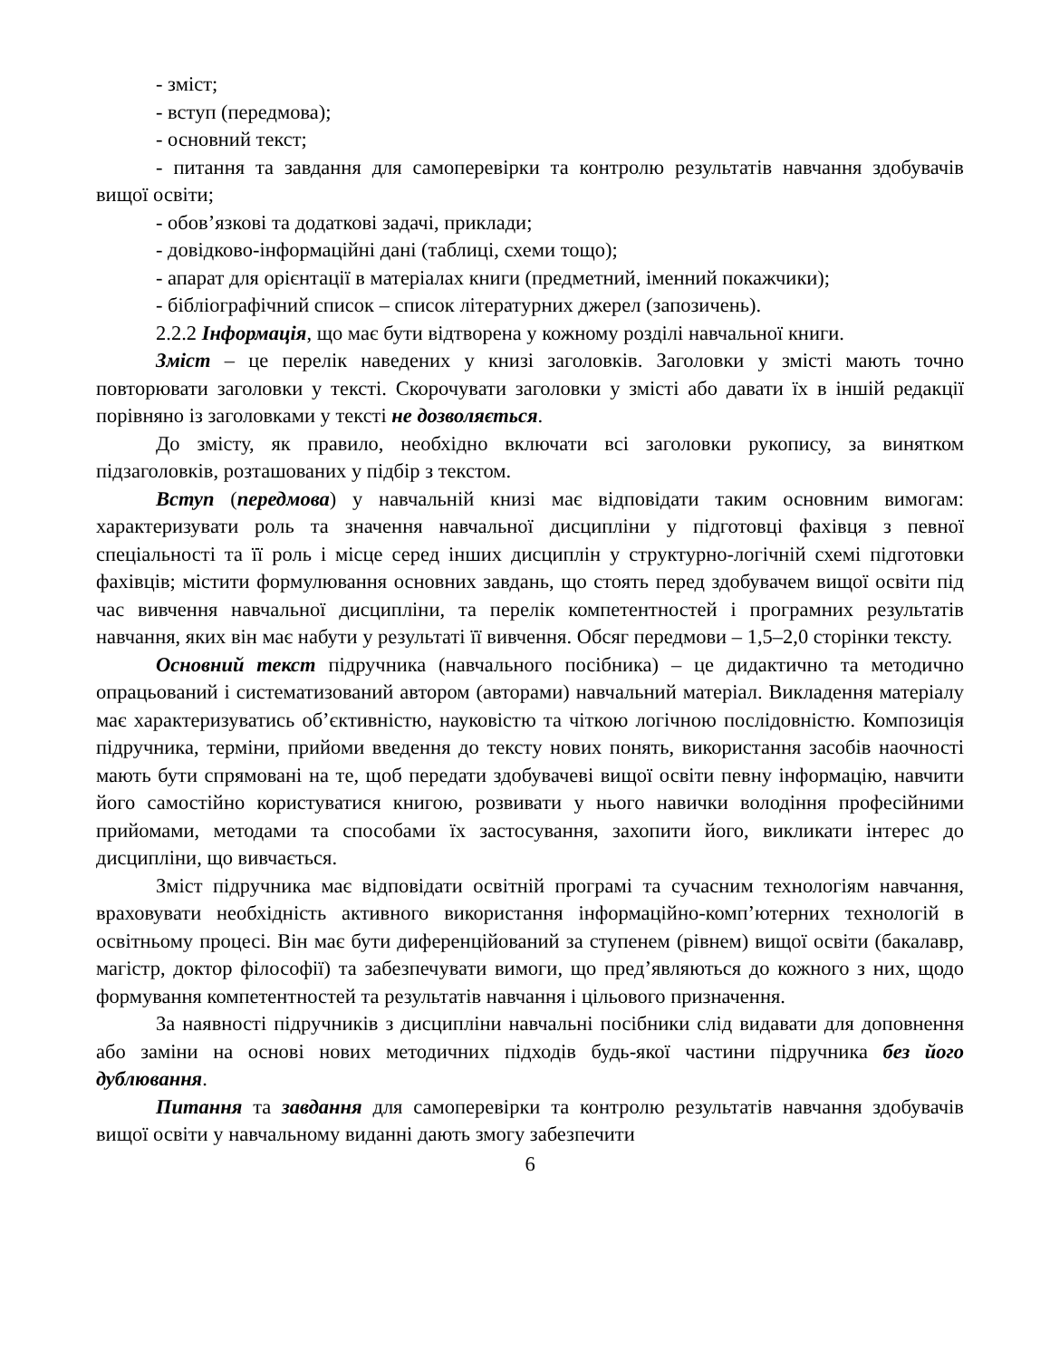- зміст;
- вступ (передмова);
- основний текст;
- питання та завдання для самоперевірки та контролю результатів навчання здобувачів вищої освіти;
- обов’язкові та додаткові задачі, приклади;
- довідково-інформаційні дані (таблиці, схеми тощо);
- апарат для орієнтації в матеріалах книги (предметний, іменний покажчики);
- бібліографічний список – список літературних джерел (запозичень).
2.2.2 Інформація, що має бути відтворена у кожному розділі навчальної книги.
Зміст – це перелік наведених у книзі заголовків. Заголовки у змісті мають точно повторювати заголовки у тексті. Скорочувати заголовки у змісті або давати їх в іншій редакції порівняно із заголовками у тексті не дозволяється.
До змісту, як правило, необхідно включати всі заголовки рукопису, за винятком підзаголовків, розташованих у підбір з текстом.
Вступ (передмова) у навчальній книзі має відповідати таким основним вимогам: характеризувати роль та значення навчальної дисципліни у підготовці фахівця з певної спеціальності та її роль і місце серед інших дисциплін у структурно-логічній схемі підготовки фахівців; містити формулювання основних завдань, що стоять перед здобувачем вищої освіти під час вивчення навчальної дисципліни, та перелік компетентностей і програмних результатів навчання, яких він має набути у результаті її вивчення. Обсяг передмови – 1,5–2,0 сторінки тексту.
Основний текст підручника (навчального посібника) – це дидактично та методично опрацьований і систематизований автором (авторами) навчальний матеріал. Викладення матеріалу має характеризуватись об’єктивністю, науковістю та чіткою логічною послідовністю. Композиція підручника, терміни, прийоми введення до тексту нових понять, використання засобів наочності мають бути спрямовані на те, щоб передати здобувачеві вищої освіти певну інформацію, навчити його самостійно користуватися книгою, розвивати у нього навички володіння професійними прийомами, методами та способами їх застосування, захопити його, викликати інтерес до дисципліни, що вивчається.
Зміст підручника має відповідати освітній програмі та сучасним технологіям навчання, враховувати необхідність активного використання інформаційно-комп’ютерних технологій в освітньому процесі. Він має бути диференційований за ступенем (рівнем) вищої освіти (бакалавр, магістр, доктор філософії) та забезпечувати вимоги, що пред’являються до кожного з них, щодо формування компетентностей та результатів навчання і цільового призначення.
За наявності підручників з дисципліни навчальні посібники слід видавати для доповнення або заміни на основі нових методичних підходів будь-якої частини підручника без його дублювання.
Питання та завдання для самоперевірки та контролю результатів навчання здобувачів вищої освіти у навчальному виданні дають змогу забезпечити
6